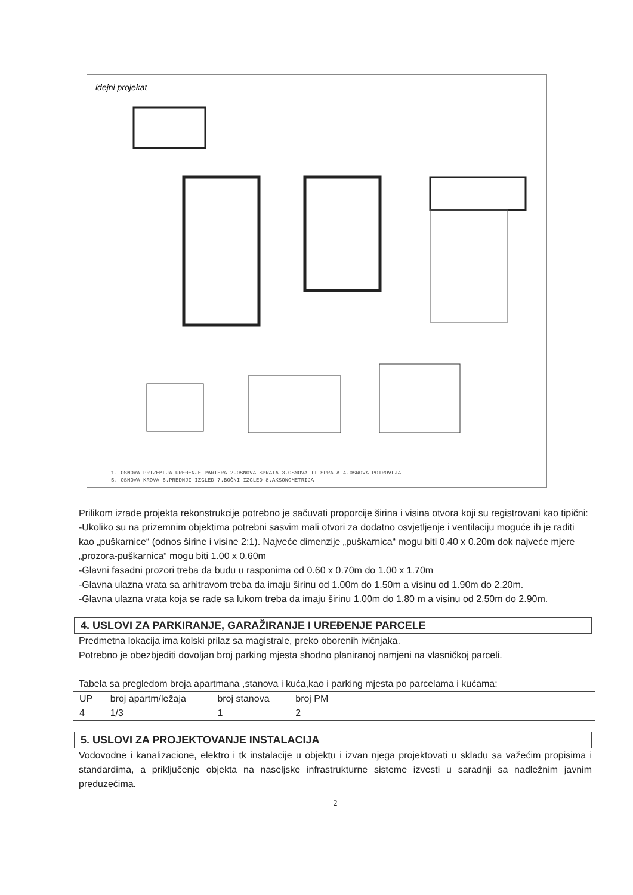idejni projekat
1. OSNOVA PRIZEMLJA-UREĐENJE PARTERA 2.OSNOVA SPRATA 3.OSNOVA II SPRATA 4.OSNOVA POTROVLJA
5. OSNOVA KROVA 6.PREDNJI IZGLED 7.BOČNI IZGLED 8.AKSONOMETRIJA
Prilikom izrade projekta rekonstrukcije potrebno je sačuvati proporcije širina i visina otvora koji su registrovani kao tipični:
-Ukoliko su na prizemnim objektima potrebni sasvim mali otvori za dodatno osvjetljenje i ventilaciju moguće ih je raditi kao „puškarnice“ (odnos širine i visine 2:1). Najveće dimenzije „puškarnica“ mogu biti 0.40 x 0.20m dok najveće mjere „prozora-puškarnica“ mogu biti 1.00 x 0.60m
-Glavni fasadni prozori treba da budu u rasponima od 0.60 x 0.70m do 1.00 x 1.70m
-Glavna ulazna vrata sa arhitravom treba da imaju širinu od 1.00m do 1.50m a visinu od 1.90m do 2.20m.
-Glavna ulazna vrata koja se rade sa lukom treba da imaju širinu 1.00m do 1.80 m a visinu od 2.50m do 2.90m.
4. USLOVI ZA PARKIRANJE, GARAŽIRANJE I UREĐENJE PARCELE
Predmetna lokacija ima kolski prilaz sa magistrale, preko oborenih ivičnjaka.
Potrebno je obezbjediti dovoljan broj parking mjesta shodno planiranoj namjeni na vlasničkoj parceli.
Tabela sa pregledom broja apartmana ,stanova i kuća,kao i parking mjesta po parcelama i kućama:
| UP | broj apartm/ležaja | broj stanova | broj PM | |
| --- | --- | --- | --- | --- |
| 4 | 1/3 | 1 | 2 | |
5. USLOVI ZA PROJEKTOVANJE INSTALACIJA
Vodovodne i kanalizacione, elektro i tk instalacije u objektu i izvan njega projektovati u skladu sa važećim propisima i standardima, a priključenje objekta na naseljske infrastrukturne sisteme izvesti u saradnji sa nadležnim javnim preduzećima.
2